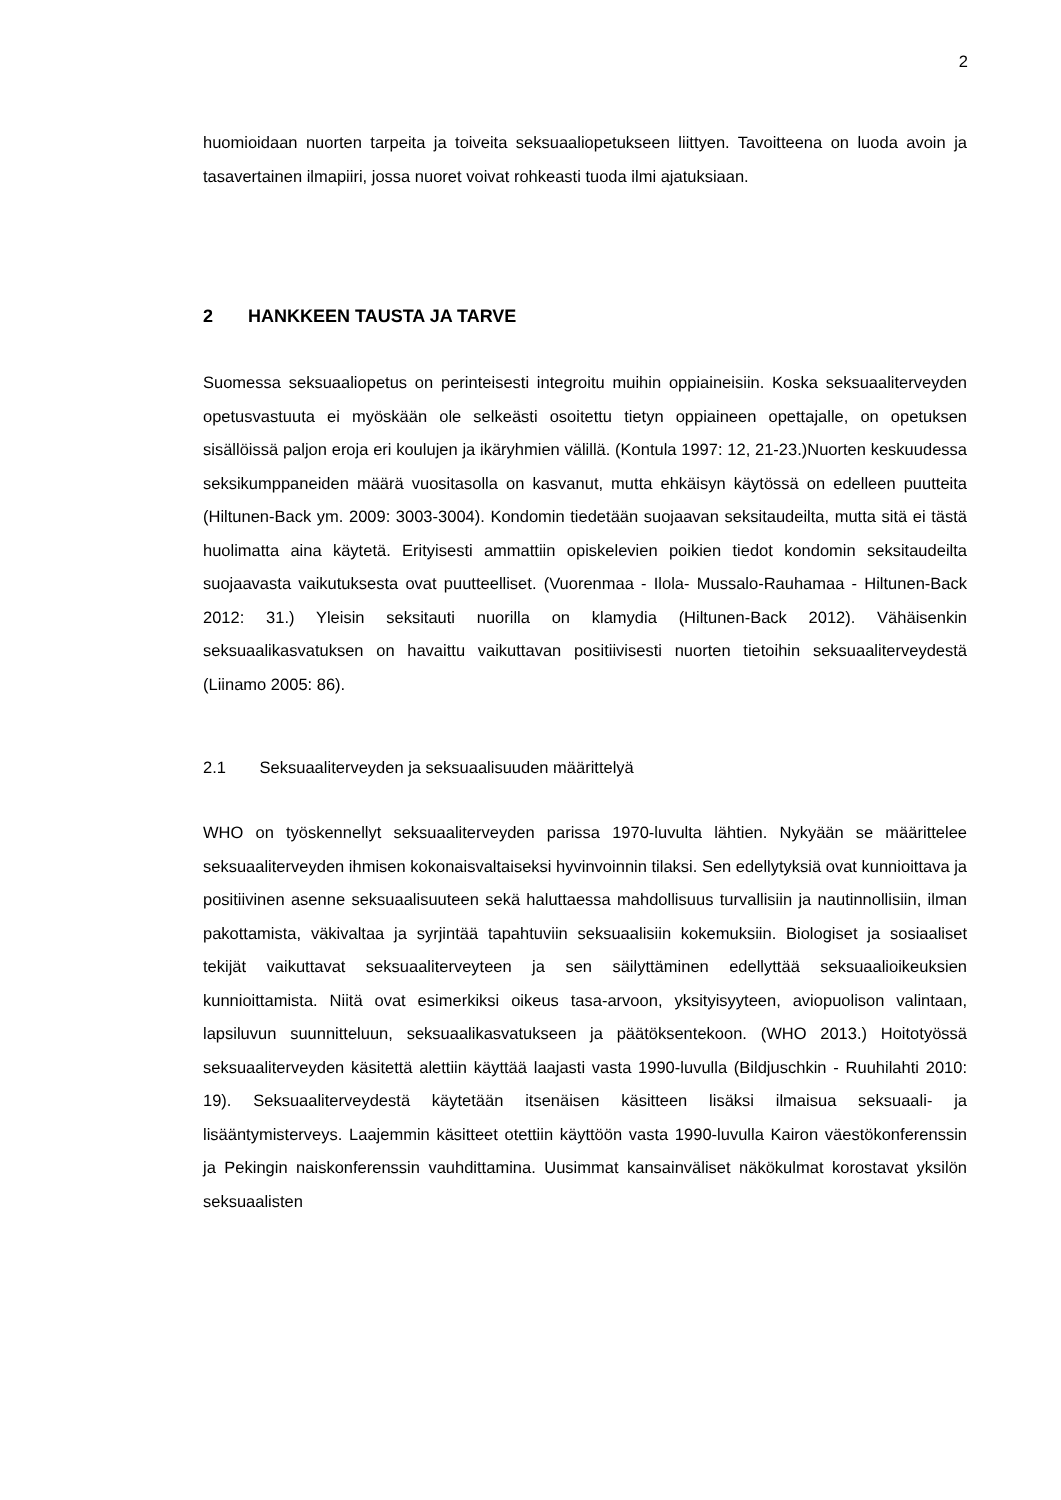2
huomioidaan nuorten tarpeita ja toiveita seksuaaliopetukseen liittyen. Tavoitteena on luoda avoin ja tasavertainen ilmapiiri, jossa nuoret voivat rohkeasti tuoda ilmi ajatuksiaan.
2 HANKKEEN TAUSTA JA TARVE
Suomessa seksuaaliopetus on perinteisesti integroitu muihin oppiaineisiin. Koska seksuaaliterveyden opetusvastuuta ei myöskään ole selkeästi osoitettu tietyn oppiaineen opettajalle, on opetuksen sisällöissä paljon eroja eri koulujen ja ikäryhmien välillä. (Kontula 1997: 12, 21-23.)Nuorten keskuudessa seksikumppaneiden määrä vuositasolla on kasvanut, mutta ehkäisyn käytössä on edelleen puutteita (Hiltunen-Back ym. 2009: 3003-3004). Kondomin tiedetään suojaavan seksitaudeilta, mutta sitä ei tästä huolimatta aina käytetä. Erityisesti ammattiin opiskelevien poikien tiedot kondomin seksitaudeilta suojaavasta vaikutuksesta ovat puutteelliset. (Vuorenmaa - Ilola- Mussalo-Rauhamaa - Hiltunen-Back 2012: 31.) Yleisin seksitauti nuorilla on klamydia (Hiltunen-Back 2012). Vähäisenkin seksuaalikasvatuksen on havaittu vaikuttavan positiivisesti nuorten tietoihin seksuaaliterveydestä (Liinamo 2005: 86).
2.1 Seksuaaliterveyden ja seksuaalisuuden määrittelyä
WHO on työskennellyt seksuaaliterveyden parissa 1970-luvulta lähtien. Nykyään se määrittelee seksuaaliterveyden ihmisen kokonaisvaltaiseksi hyvinvoinnin tilaksi. Sen edellytyksiä ovat kunnioittava ja positiivinen asenne seksuaalisuuteen sekä haluttaessa mahdollisuus turvallisiin ja nautinnollisiin, ilman pakottamista, väkivaltaa ja syrjintää tapahtuviin seksuaalisiin kokemuksiin. Biologiset ja sosiaaliset tekijät vaikuttavat seksuaaliterveyteen ja sen säilyttäminen edellyttää seksuaalioikeuksien kunnioittamista. Niitä ovat esimerkiksi oikeus tasa-arvoon, yksityisyyteen, aviopuolison valintaan, lapsiluvun suunnitteluun, seksuaalikasvatukseen ja päätöksentekoon. (WHO 2013.) Hoitotyössä seksuaaliterveyden käsitettä alettiin käyttää laajasti vasta 1990-luvulla (Bildjuschkin - Ruuhilahti 2010: 19). Seksuaaliterveydestä käytetään itsenäisen käsitteen lisäksi ilmaisua seksuaali- ja lisääntymisterveys. Laajemmin käsitteet otettiin käyttöön vasta 1990-luvulla Kairon väestökonferenssin ja Pekingin naiskonferenssin vauhdittamina. Uusimmat kansainväliset näkökulmat korostavat yksilön seksuaalisten